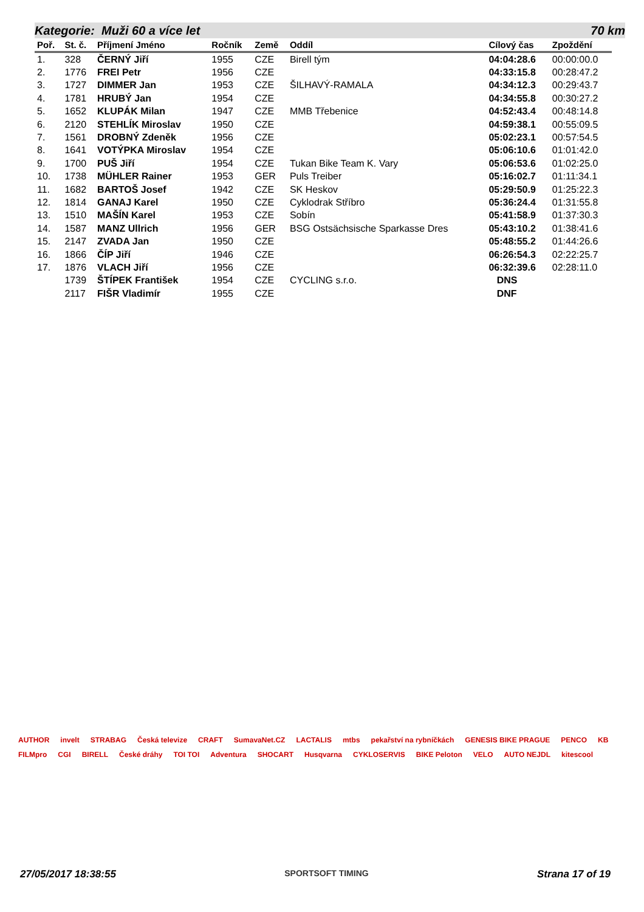Kategorie: Muži 60 a více let 70 km
| Poř. | St. č. | Příjmení Jméno | Ročník | Země | Oddíl | Cílový čas | Zpoždění |
| --- | --- | --- | --- | --- | --- | --- | --- |
| 1. | 328 | ČERNÝ Jiří | 1955 | CZE | Birell tým | 04:04:28.6 | 00:00:00.0 |
| 2. | 1776 | FREI Petr | 1956 | CZE | | 04:33:15.8 | 00:28:47.2 |
| 3. | 1727 | DIMMER Jan | 1953 | CZE | ŠILHAVÝ-RAMALA | 04:34:12.3 | 00:29:43.7 |
| 4. | 1781 | HRUBÝ Jan | 1954 | CZE | | 04:34:55.8 | 00:30:27.2 |
| 5. | 1652 | KLUPÁK Milan | 1947 | CZE | MMB Třebenice | 04:52:43.4 | 00:48:14.8 |
| 6. | 2120 | STEHLÍK Miroslav | 1950 | CZE | | 04:59:38.1 | 00:55:09.5 |
| 7. | 1561 | DROBNÝ Zdeněk | 1956 | CZE | | 05:02:23.1 | 00:57:54.5 |
| 8. | 1641 | VOTÝPKA Miroslav | 1954 | CZE | | 05:06:10.6 | 01:01:42.0 |
| 9. | 1700 | PUŠ Jiří | 1954 | CZE | Tukan Bike Team K. Vary | 05:06:53.6 | 01:02:25.0 |
| 10. | 1738 | MÜHLER Rainer | 1953 | GER | Puls Treiber | 05:16:02.7 | 01:11:34.1 |
| 11. | 1682 | BARTOŠ Josef | 1942 | CZE | SK Heskov | 05:29:50.9 | 01:25:22.3 |
| 12. | 1814 | GANAJ Karel | 1950 | CZE | Cyklodrak Stříbro | 05:36:24.4 | 01:31:55.8 |
| 13. | 1510 | MAŠÍN Karel | 1953 | CZE | Sobín | 05:41:58.9 | 01:37:30.3 |
| 14. | 1587 | MANZ Ullrich | 1956 | GER | BSG Ostsächsische Sparkasse Dres | 05:43:10.2 | 01:38:41.6 |
| 15. | 2147 | ZVADA Jan | 1950 | CZE | | 05:48:55.2 | 01:44:26.6 |
| 16. | 1866 | ČÍP Jiří | 1946 | CZE | | 06:26:54.3 | 02:22:25.7 |
| 17. | 1876 | VLACH Jiří | 1956 | CZE | | 06:32:39.6 | 02:28:11.0 |
| | 1739 | ŠTÍPEK František | 1954 | CZE | CYCLING s.r.o. | DNS | |
| | 2117 | FIŠR Vladimír | 1955 | CZE | | DNF | |
AUTHOR invelt STRABAG Česká televize CRAFT SumavaNet.CZ LACTALIS mtbs pekařství na rybníčkách GENESIS BIKE PRAGUE PENCO KB FILMpro CGI BIRELL České dráhy TOI TOI Adventura SHOCART Husqvarna CYKLOSERVIS BIKE Peloton VELO AUTO NEJDL kitescool
27/05/2017 18:38:55 SPORTSOFT TIMING Strana 17 of 19